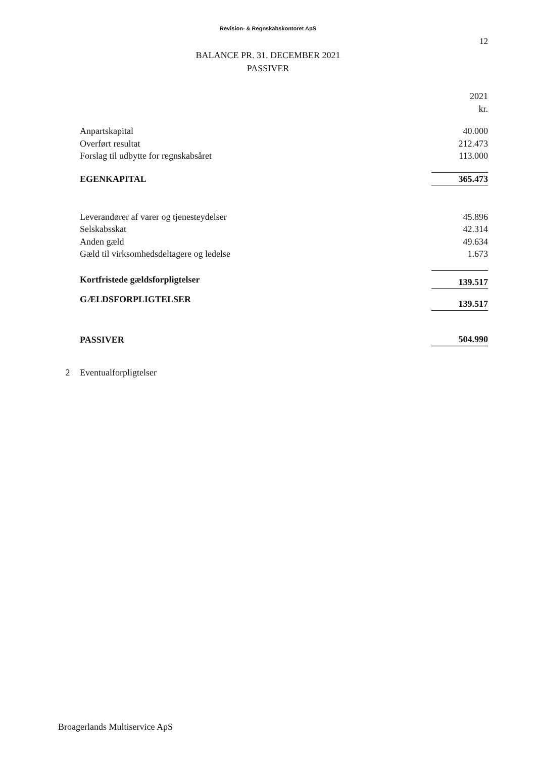Revision- & Regnskabskontoret ApS
12
BALANCE PR. 31. DECEMBER 2021
PASSIVER
| | | 2021 kr. |
| | Anpartskapital | 40.000 |
| | Overført resultat | 212.473 |
| | Forslag til udbytte for regnskabsåret | 113.000 |
| | EGENKAPITAL | 365.473 |
| | Leverandører af varer og tjenesteydelser | 45.896 |
| | Selskabsskat | 42.314 |
| | Anden gæld | 49.634 |
| | Gæld til virksomhedsdeltagere og ledelse | 1.673 |
| | Kortfristede gældsforpligtelser | 139.517 |
| | GÆLDSFORPLIGTELSER | 139.517 |
| | PASSIVER | 504.990 |
| 2 | Eventualforpligtelser | |
Broagerlands Multiservice ApS